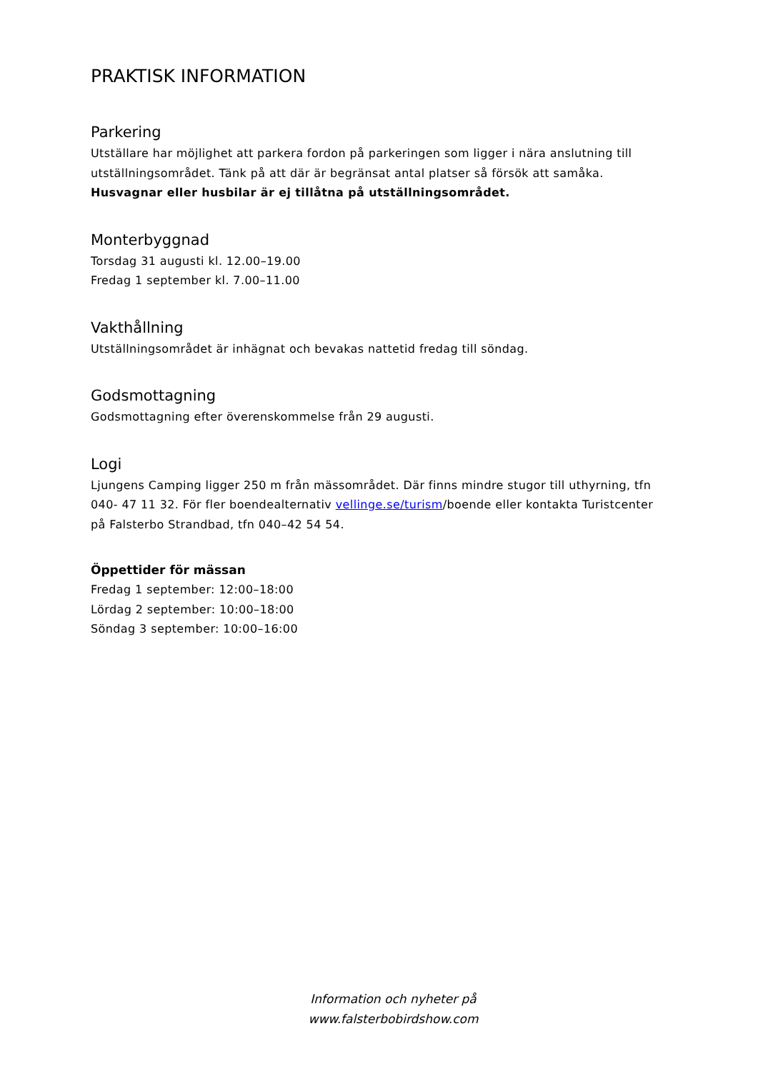PRAKTISK INFORMATION
Parkering
Utställare har möjlighet att parkera fordon på parkeringen som ligger i nära anslutning till utställningsområdet. Tänk på att där är begränsat antal platser så försök att samåka.
Husvagnar eller husbilar är ej tillåtna på utställningsområdet.
Monterbyggnad
Torsdag 31 augusti kl. 12.00–19.00
Fredag 1 september kl. 7.00–11.00
Vakthållning
Utställningsområdet är inhägnat och bevakas nattetid fredag till söndag.
Godsmottagning
Godsmottagning efter överenskommelse från 29 augusti.
Logi
Ljungens Camping ligger 250 m från mässområdet. Där finns mindre stugor till uthyrning, tfn 040- 47 11 32. För fler boendealternativ vellinge.se/turism/boende eller kontakta Turistcenter på Falsterbo Strandbad, tfn 040–42 54 54.
Öppettider för mässan
Fredag 1 september: 12:00–18:00
Lördag 2 september: 10:00–18:00
Söndag 3 september: 10:00–16:00
Information och nyheter på
www.falsterbobirdshow.com